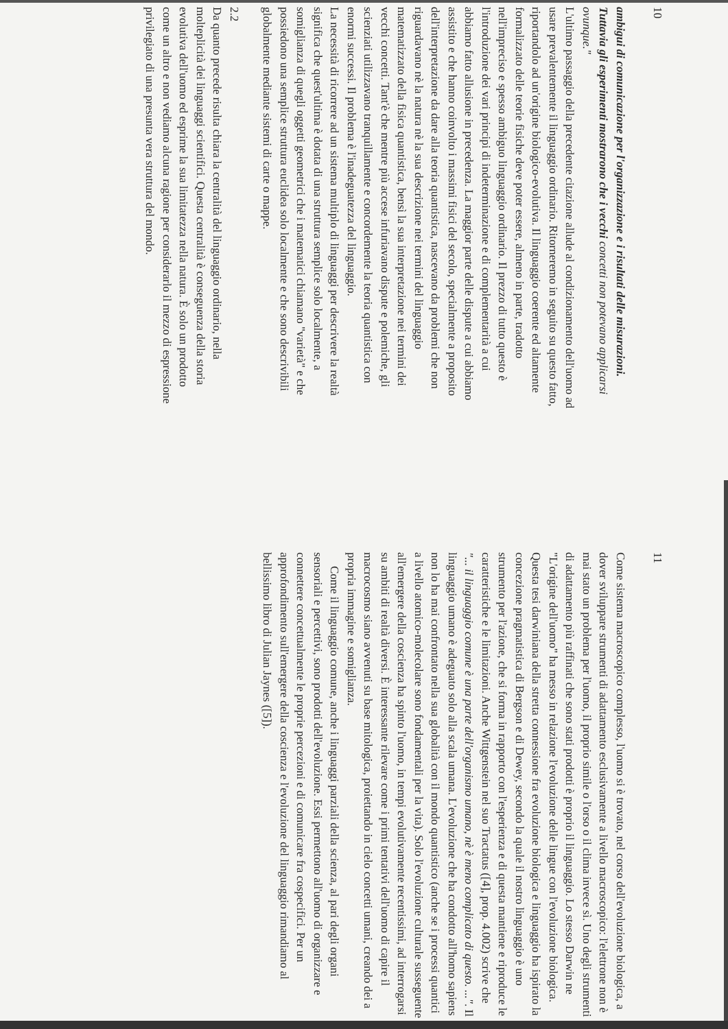10
ambigui di comunicazione per l'organizzazione e i risultati delle misurazioni. Tuttavia gli esperimenti mostrarono che i vecchi concetti non potevano applicarsi ovunque."
L'ultimo passaggio della precedente citazione allude al condizionamento dell'uomo ad usare prevalentemente il linguaggio ordinario. Ritorneremo in seguito su questo fatto, riportandolo ad un'origine biologico-evolutiva. Il linguaggio coerente ed altamente formalizzato delle teorie fisiche deve poter essere, almeno in parte, tradotto nell'impreciso e spesso ambiguo linguaggio ordinario. Il prezzo di tutto questo è l'introduzione dei vari principi di indeterminazione e di complementarità a cui abbiamo fatto allusione in precedenza. La maggior parte delle dispute a cui abbiamo assistito e che hanno coinvolto i massimi fisici del secolo, specialmente a proposito dell'interpretazione da dare alla teoria quantistica, nascevano da problemi che non riguardavano nè la natura nè la sua descrizione nei termini del linguaggio matematizzato della fisica quantistica, bensì la sua interpretazione nei termini dei vecchi concetti. Tant'è che mentre più accese infuriavano dispute e polemiche, gli scienziati utilizzavano tranquillamente e concordemente la teoria quantistica con enormi successi. Il problema è l'inadeguatezza del linguaggio.
La necessità di ricorrere ad un sistema multiplo di linguaggi per descrivere la realtà significa che quest'ultima è dotata di una struttura semplice solo localmente, a somiglianza di quegli oggetti geometrici che i matematici chiamano "varietà" e che possiedono una semplice struttura euclidea solo localmente e che sono descrivibili globalmente mediante sistemi di carte o mappe.
2.2
Da quanto precede risulta chiara la centralità del linguaggio ordinario, nella molteplicità dei linguaggi scientifici. Questa centralità è conseguenza della storia evolutiva dell'uomo ed esprime la sua limitatezza nella natura. È solo un prodotto come un altro e non vediamo alcuna ragione per considerarlo il mezzo di espressione privilegiato di una presunta vera struttura del mondo.
11
Come sistema macroscopico complesso, l'uomo si è trovato, nel corso dell'evoluzione biologica, a dover sviluppare strumenti di adattamento esclusivamente a livello macroscopico: l'elettrone non è mai stato un problema per l'uomo, il proprio simile o l'orso o il clima invece sì. Uno degli strumenti di adattamento più raffinati che sono stati prodotti è proprio il linguaggio. Lo stesso Darwin ne "L'origine dell'uomo" ha messo in relazione l'evoluzione delle lingue con l'evoluzione biologica. Questa tesi darwiniana della stretta connessione fra evoluzione biologica e linguaggio ha ispirato la concezione pragmatistica di Bergson e di Dewey, secondo la quale il nostro linguaggio è uno strumento per l'azione, che si forma in rapporto con l'esperienza e di questa mantiene e riproduce le caratteristiche e le limitazioni. Anche Wittgenstein nel suo Tractatus ([4], prop. 4.002) scrive che "... il linguaggio comune è una parte dell'organismo umano, nè è meno complicato di questo. ...". Il linguaggio umano è adeguato solo alla scala umana. L'evoluzione che ha condotto all'homo sapiens non lo ha mai confrontato nella sua globalità con il mondo quantistico (anche se i processi quantici a livello atomico-molecolare sono fondamentali per la vita). Solo l'evoluzione culturale susseguente all'emergere della coscienza ha spinto l'uomo, in tempi evolutivamente recentissimi, ad interrogarsi su ambiti di realtà diversi. È interessante rilevare come i primi tentativi dell'uomo di capire il macrocosmo siano avvenuti su base mitologica, proiettando in cielo concetti umani, creando dei a propria immagine e somiglianza.
Come il linguaggio comune, anche i linguaggi parziali della scienza, al pari degli organi sensoriali e percettivi, sono prodotti dell'evoluzione. Essi permettono all'uomo di organizzare e connettere concettualmente le proprie percezioni e di comunicare fra cospecifici. Per un approfondimento sull'emergere della coscienza e l'evoluzione del linguaggio rimandiamo al bellissimo libro di Julian Jaynes ([5]).